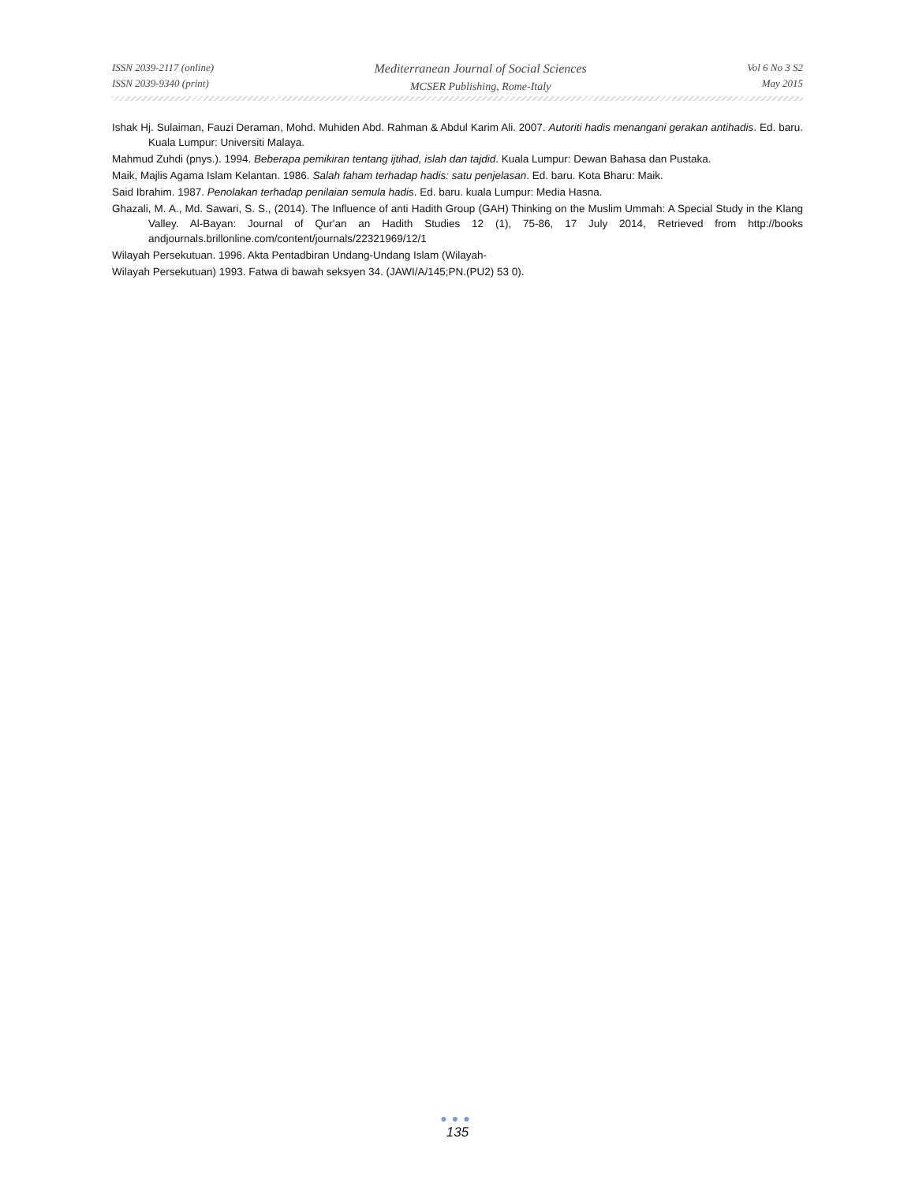ISSN 2039-2117 (online)
ISSN 2039-9340 (print)
Mediterranean Journal of Social Sciences
MCSER Publishing, Rome-Italy
Vol 6 No 3 S2
May 2015
Ishak Hj. Sulaiman, Fauzi Deraman, Mohd. Muhiden Abd. Rahman & Abdul Karim Ali. 2007. Autoriti hadis menangani gerakan antihadis. Ed. baru. Kuala Lumpur: Universiti Malaya.
Mahmud Zuhdi (pnys.). 1994. Beberapa pemikiran tentang ijtihad, islah dan tajdid. Kuala Lumpur: Dewan Bahasa dan Pustaka.
Maik, Majlis Agama Islam Kelantan. 1986. Salah faham terhadap hadis: satu penjelasan. Ed. baru. Kota Bharu: Maik.
Said Ibrahim. 1987. Penolakan terhadap penilaian semula hadis. Ed. baru. kuala Lumpur: Media Hasna.
Ghazali, M. A., Md. Sawari, S. S., (2014). The Influence of anti Hadith Group (GAH) Thinking on the Muslim Ummah: A Special Study in the Klang Valley. Al-Bayan: Journal of Qur'an an Hadith Studies 12 (1), 75-86, 17 July 2014, Retrieved from http://books andjournals.brillonline.com/content/journals/22321969/12/1
Wilayah Persekutuan. 1996. Akta Pentadbiran Undang-Undang Islam (Wilayah-
Wilayah Persekutuan) 1993. Fatwa di bawah seksyen 34. (JAWI/A/145;PN.(PU2) 53 0).
●●●
135